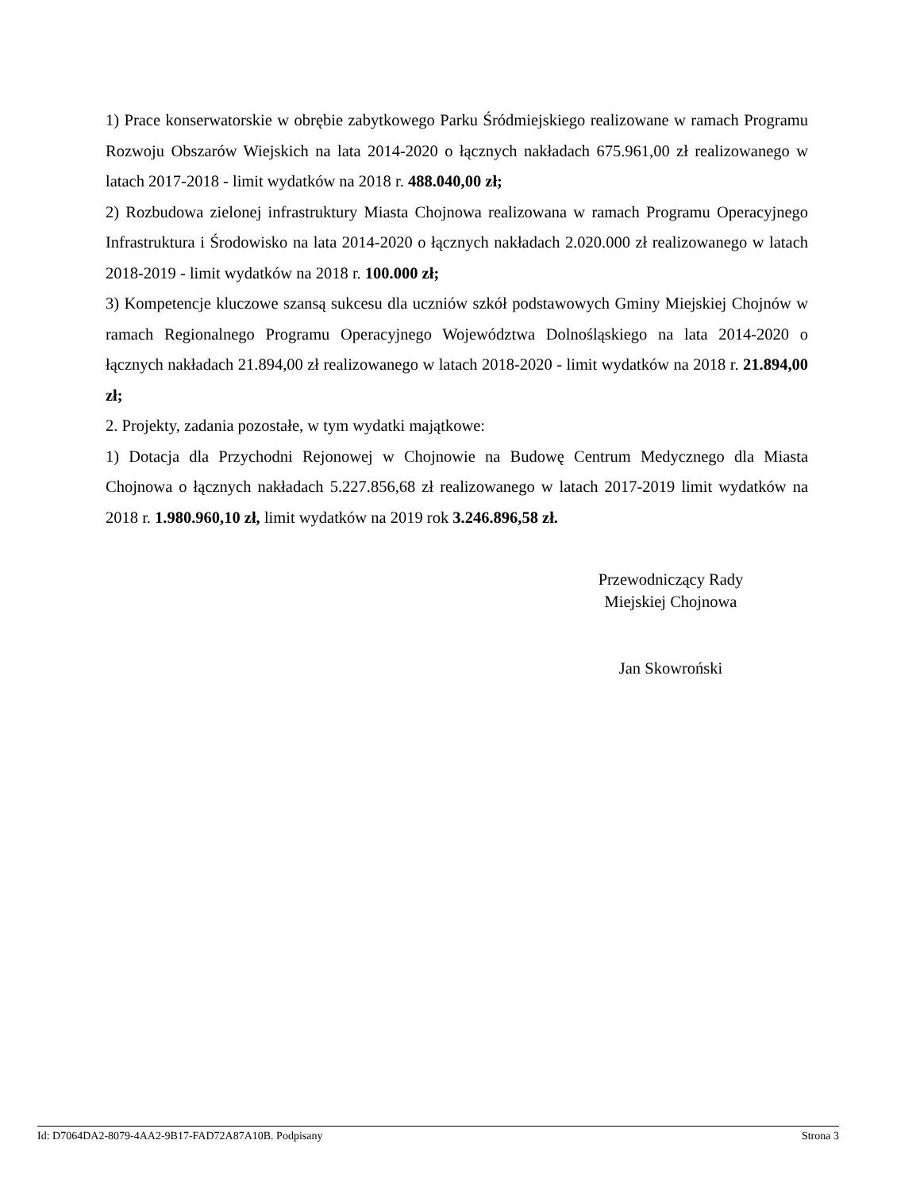1) Prace konserwatorskie w obrębie zabytkowego Parku Śródmiejskiego realizowane w ramach Programu Rozwoju Obszarów Wiejskich na lata 2014-2020 o łącznych nakładach 675.961,00 zł realizowanego w latach 2017-2018 - limit wydatków na 2018 r. 488.040,00 zł;
2) Rozbudowa zielonej infrastruktury Miasta Chojnowa realizowana w ramach Programu Operacyjnego Infrastruktura i Środowisko na lata 2014-2020 o łącznych nakładach 2.020.000 zł realizowanego w latach 2018-2019 - limit wydatków na 2018 r. 100.000 zł;
3) Kompetencje kluczowe szansą sukcesu dla uczniów szkół podstawowych Gminy Miejskiej Chojnów w ramach Regionalnego Programu Operacyjnego Województwa Dolnośląskiego na lata 2014-2020 o łącznych nakładach 21.894,00 zł realizowanego w latach 2018-2020 - limit wydatków na 2018 r. 21.894,00 zł;
2. Projekty, zadania pozostałe, w tym wydatki majątkowe:
1) Dotacja dla Przychodni Rejonowej w Chojnowie na Budowę Centrum Medycznego dla Miasta Chojnowa o łącznych nakładach 5.227.856,68 zł realizowanego w latach 2017-2019 limit wydatków na 2018 r. 1.980.960,10 zł, limit wydatków na 2019 rok 3.246.896,58 zł.
Przewodniczący Rady
Miejskiej Chojnowa
Jan Skowroński
Id: D7064DA2-8079-4AA2-9B17-FAD72A87A10B. Podpisany Strona 3